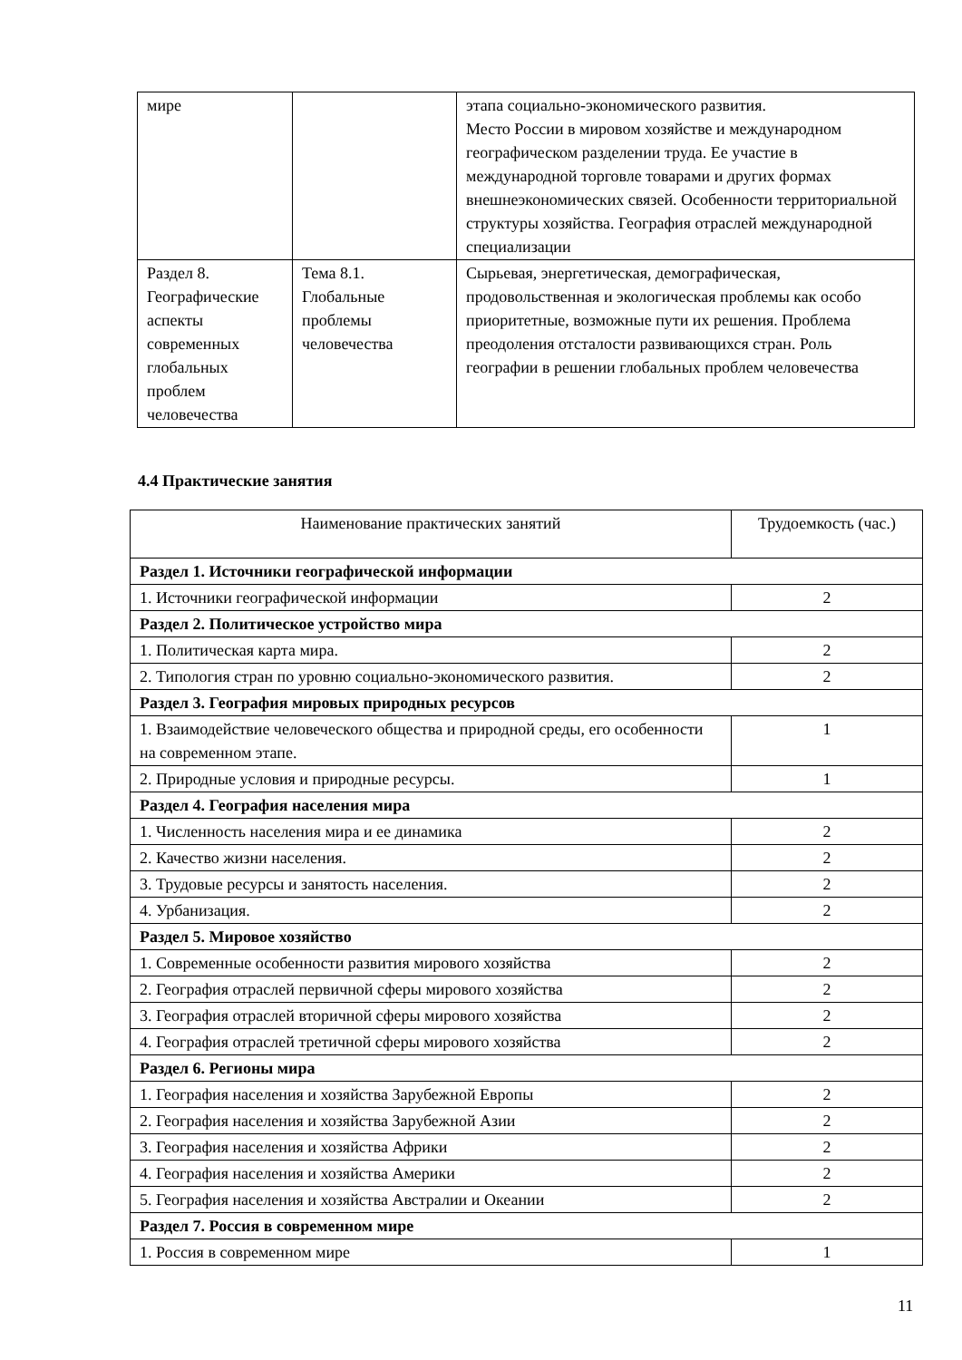| мире | | этапа социально-экономического развития. Место России в мировом хозяйстве и международном географическом разделении труда. Ее участие в международной торговле товарами и других формах внешнеэкономических связей. Особенности территориальной структуры хозяйства. География отраслей международной специализации |
| Раздел 8. Географические аспекты современных глобальных проблем человечества | Тема 8.1. Глобальные проблемы человечества | Сырьевая, энергетическая, демографическая, продовольственная и экологическая проблемы как особо приоритетные, возможные пути их решения. Проблема преодоления отсталости развивающихся стран. Роль географии в решении глобальных проблем человечества |
4.4 Практические занятия
| Наименование практических занятий | Трудоемкость (час.) |
| Раздел 1. Источники географической информации | |
| 1. Источники географической информации | 2 |
| Раздел 2. Политическое устройство мира | |
| 1. Политическая карта мира. | 2 |
| 2. Типология стран по уровню социально-экономического развития. | 2 |
| Раздел 3. География мировых природных ресурсов | |
| 1. Взаимодействие человеческого общества и природной среды, его особенности на современном этапе. | 1 |
| 2. Природные условия и природные ресурсы. | 1 |
| Раздел 4. География населения мира | |
| 1. Численность населения мира и ее динамика | 2 |
| 2. Качество жизни населения. | 2 |
| 3. Трудовые ресурсы и занятость населения. | 2 |
| 4. Урбанизация. | 2 |
| Раздел 5. Мировое хозяйство | |
| 1. Современные особенности развития мирового хозяйства | 2 |
| 2. География отраслей первичной сферы мирового хозяйства | 2 |
| 3. География отраслей вторичной сферы мирового хозяйства | 2 |
| 4. География отраслей третичной сферы мирового хозяйства | 2 |
| Раздел 6. Регионы мира | |
| 1. География населения и хозяйства Зарубежной Европы | 2 |
| 2. География населения и хозяйства Зарубежной Азии | 2 |
| 3. География населения и хозяйства Африки | 2 |
| 4. География населения и хозяйства Америки | 2 |
| 5. География населения и хозяйства Австралии и Океании | 2 |
| Раздел 7. Россия в современном мире | |
| 1. Россия в современном мире | 1 |
11